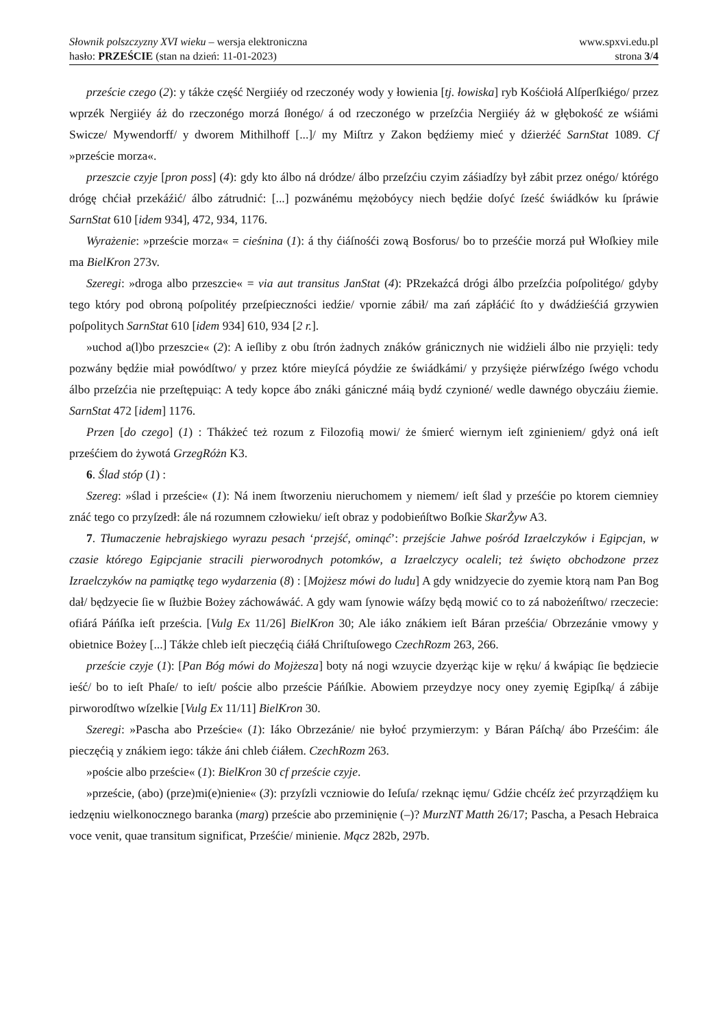Słownik polszczyzny XVI wieku – wersja elektroniczna
hasło: PRZEŚCIE (stan na dzień: 11-01-2023)
www.spxvi.edu.pl
strona 3/4
przeście czego (2): y tákże część Nergiiéy od rzeczonéy wody y łowienia [tj. łowiska] ryb Kośćiołá Alſperſkiégo/ przez wprzék Nergiiéy áż do rzeczonégo morzá ſłonégo/ á od rzeczonégo w przeſzćia Nergiiéy áż w głębokość ze wśiámi Swicze/ Mywendorff/ y dworem Mithilhoff [...]/ my Miſtrz y Zakon będźiemy mieć y dźierżéć SarnStat 1089. Cf »przeście morza«.
przeszcie czyje [pron poss] (4): gdy kto álbo ná dródze/ álbo przeſzćiu czyim záśiadſzy był zábit przez onégo/ którégo drógę chćiał przekáźić/ álbo zátrudnić: [...] pozwánému mężobóycy niech będźie doſyć ſześć świádków ku ſpráwie SarnStat 610 [idem 934], 472, 934, 1176.
Wyrażenie: »przeście morza« = cieśnina (1): á thy ćiáſnośći zową Bosforus/ bo to prześćie morzá puł Włoſkiey mile ma BielKron 273v.
Szeregi: »droga albo przeszcie« = via aut transitus JanStat (4): PRzekaźcá drógi álbo przeſzćia poſpolitégo/ gdyby tego który pod obroną poſpolitéy przeſpieczności iedźie/ vpornie zábił/ ma zań zápłáćić ſto y dwádźieśćiá grzywien poſpolitych SarnStat 610 [idem 934] 610, 934 [2 r.].
»uchod a(l)bo przeszcie« (2): A ieſliby z obu ſtrón żadnych znáków gránicznych nie widźieli álbo nie przyięli: tedy pozwány będźie miał powódſtwo/ y przez które mieyſcá póydźie ze świádkámi/ y przyśięże piérwſzégo ſwégo vchodu álbo przeſzćia nie przeſtępuiąc: A tedy kopce ábo znáki gániczné máią bydź czynioné/ wedle dawnégo obyczáiu źiemie. SarnStat 472 [idem] 1176.
Przen [do czego] (1) : Thákżeć też rozum z Filozofią mowi/ że śmierć wiernym ieſt zginieniem/ gdyż oná ieſt prześćiem do żywotá GrzegRóżn K3.
6. Ślad stóp (1) :
Szereg: »ślad i przeście« (1): Ná inem ſtworzeniu nieruchomem y niemem/ ieſt ślad y prześćie po ktorem ciemniey znáć tego co przyſzedł: ále ná rozumnem człowieku/ ieſt obraz y podobieńſtwo Boſkie SkarŻyw A3.
7. Tłumaczenie hebrajskiego wyrazu pesach ‘przejść, ominąć’: przejście Jahwe pośród Izraelczyków i Egipcjan, w czasie którego Egipcjanie stracili pierworodnych potomków, a Izraelczycy ocaleli; też święto obchodzone przez Izraelczyków na pamiątkę tego wydarzenia (8) : [Mojżesz mówi do ludu] A gdy wnidzyecie do zyemie ktorą nam Pan Bog dał/ będzyecie ſie w ſłużbie Bożey záchowáwáć. A gdy wam ſynowie wáſzy będą mowić co to zá nabożeńſtwo/ rzeczecie: ofiárá Páńſka ieſt prześcia. [Vulg Ex 11/26] BielKron 30; Ale iáko znákiem ieſt Báran prześćia/ Obrzezánie vmowy y obietnice Bożey [...] Tákże chleb ieſt pieczęćią ćiáłá Chriſtuſowego CzechRozm 263, 266.
przeście czyje (1): [Pan Bóg mówi do Mojżesza] boty ná nogi wzuycie dzyerżąc kije w ręku/ á kwápiąc ſie będziecie ieść/ bo to ieſt Phaſe/ to ieſt/ poście albo przeście Páńſkie. Abowiem przeydzye nocy oney zyemię Egipſką/ á zábije pirworodſtwo wſzelkie [Vulg Ex 11/11] BielKron 30.
Szeregi: »Pascha abo Przeście« (1): Iáko Obrzezánie/ nie byłoć przymierzym: y Báran Páſchą/ ábo Prześćim: ále pieczęćią y znákiem iego: tákże áni chleb ćiáłem. CzechRozm 263.
»poście albo przeście« (1): BielKron 30 cf przeście czyje.
»przeście, (abo) (prze)mi(e)nienie« (3): przyſzli vczniowie do Ieſuſa/ rzeknąc ięmu/ Gdźie chcéſz żeć przyrządźięm ku iedzęniu wielkonocznego baranka (marg) przeście abo przeminięnie (–)? MurzNT Matth 26/17; Pascha, a Pesach Hebraica voce venit, quae transitum significat, Prześćie/ minienie. Mącz 282b, 297b.